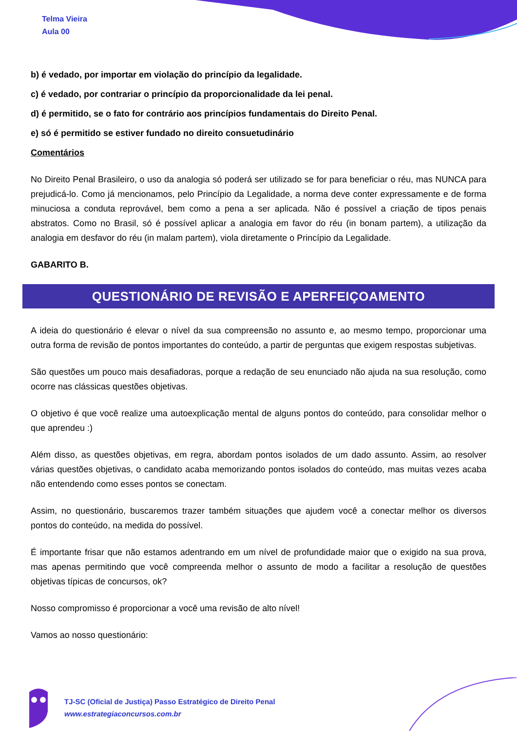Telma Vieira
Aula 00
b) é vedado, por importar em violação do princípio da legalidade.
c) é vedado, por contrariar o princípio da proporcionalidade da lei penal.
d) é permitido, se o fato for contrário aos princípios fundamentais do Direito Penal.
e) só é permitido se estiver fundado no direito consuetudinário
Comentários
No Direito Penal Brasileiro, o uso da analogia só poderá ser utilizado se for para beneficiar o réu, mas NUNCA para prejudicá-lo. Como já mencionamos, pelo Princípio da Legalidade, a norma deve conter expressamente e de forma minuciosa a conduta reprovável, bem como a pena a ser aplicada. Não é possível a criação de tipos penais abstratos. Como no Brasil, só é possível aplicar a analogia em favor do réu (in bonam partem), a utilização da analogia em desfavor do réu (in malam partem), viola diretamente o Princípio da Legalidade.
GABARITO B.
QUESTIONÁRIO DE REVISÃO E APERFEIÇOAMENTO
A ideia do questionário é elevar o nível da sua compreensão no assunto e, ao mesmo tempo, proporcionar uma outra forma de revisão de pontos importantes do conteúdo, a partir de perguntas que exigem respostas subjetivas.
São questões um pouco mais desafiadoras, porque a redação de seu enunciado não ajuda na sua resolução, como ocorre nas clássicas questões objetivas.
O objetivo é que você realize uma autoexplicação mental de alguns pontos do conteúdo, para consolidar melhor o que aprendeu :)
Além disso, as questões objetivas, em regra, abordam pontos isolados de um dado assunto. Assim, ao resolver várias questões objetivas, o candidato acaba memorizando pontos isolados do conteúdo, mas muitas vezes acaba não entendendo como esses pontos se conectam.
Assim, no questionário, buscaremos trazer também situações que ajudem você a conectar melhor os diversos pontos do conteúdo, na medida do possível.
É importante frisar que não estamos adentrando em um nível de profundidade maior que o exigido na sua prova, mas apenas permitindo que você compreenda melhor o assunto de modo a facilitar a resolução de questões objetivas típicas de concursos, ok?
Nosso compromisso é proporcionar a você uma revisão de alto nível!
Vamos ao nosso questionário:
TJ-SC (Oficial de Justiça) Passo Estratégico de Direito Penal
www.estrategiaconcursos.com.br